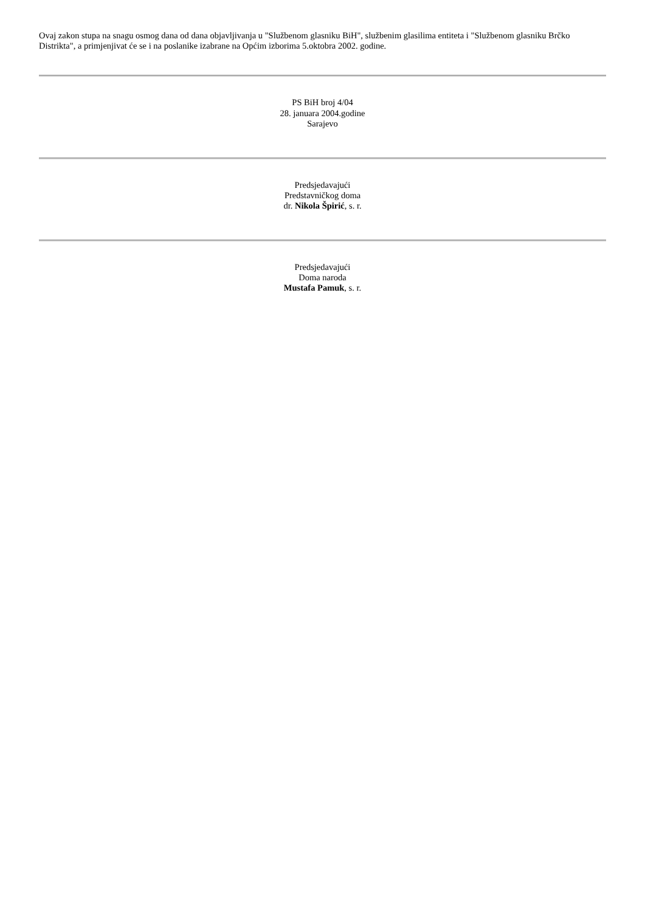Ovaj zakon stupa na snagu osmog dana od dana objavljivanja u "Službenom glasniku BiH", službenim glasilima entiteta i "Službenom glasniku Brčko Distrikta", a primjenjivat će se i na poslanike izabrane na Općim izborima 5.oktobra 2002. godine.
PS BiH broj 4/04
28. januara 2004.godine
Sarajevo
Predsjedavajući
Predstavničkog doma
dr. Nikola Špirić, s. r.
Predsjedavajući
Doma naroda
Mustafa Pamuk, s. r.